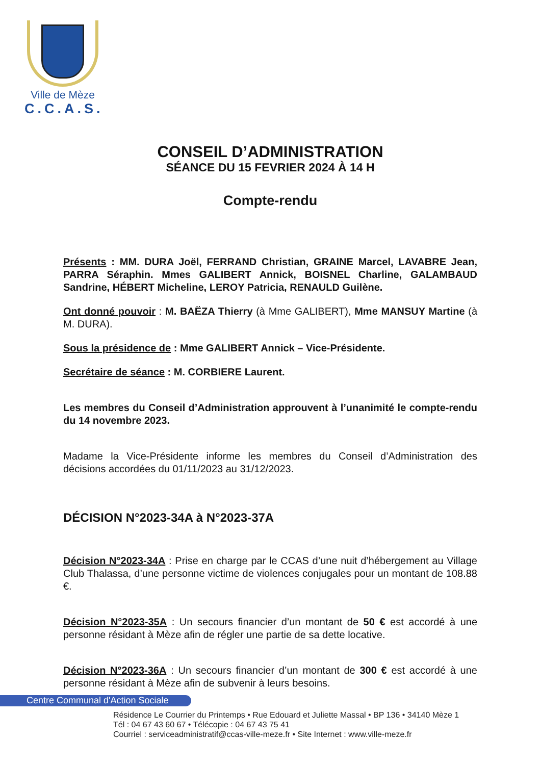Ville de Mèze
C.C.A.S.
CONSEIL D’ADMINISTRATION
SÉANCE DU 15 FEVRIER 2024 À 14 H
Compte-rendu
Présents : MM. DURA Joël, FERRAND Christian, GRAINE Marcel, LAVABRE Jean, PARRA Séraphin. Mmes GALIBERT Annick, BOISNEL Charline, GALAMBAUD Sandrine, HÉBERT Micheline, LEROY Patricia, RENAULD Guilène.
Ont donné pouvoir : M. BAËZA Thierry (à Mme GALIBERT), Mme MANSUY Martine (à M. DURA).
Sous la présidence de : Mme GALIBERT Annick – Vice-Présidente.
Secrétaire de séance : M. CORBIERE Laurent.
Les membres du Conseil d’Administration approuvent à l’unanimité le compte-rendu du 14 novembre 2023.
Madame la Vice-Présidente informe les membres du Conseil d’Administration des décisions accordées du 01/11/2023 au 31/12/2023.
DÉCISION N°2023-34A à N°2023-37A
Décision N°2023-34A : Prise en charge par le CCAS d’une nuit d’hébergement au Village Club Thalassa, d’une personne victime de violences conjugales pour un montant de 108.88 €.
Décision N°2023-35A : Un secours financier d’un montant de 50 € est accordé à une personne résidant à Mèze afin de régler une partie de sa dette locative.
Décision N°2023-36A : Un secours financier d’un montant de 300 € est accordé à une personne résidant à Mèze afin de subvenir à leurs besoins.
Centre Communal d'Action Sociale
Résidence Le Courrier du Printemps • Rue Edouard et Juliette Massal • BP 136 • 34140 Mèze 1
Tél : 04 67 43 60 67 • Télécopie : 04 67 43 75 41
Courriel : serviceadministratif@ccas-ville-meze.fr • Site Internet : www.ville-meze.fr